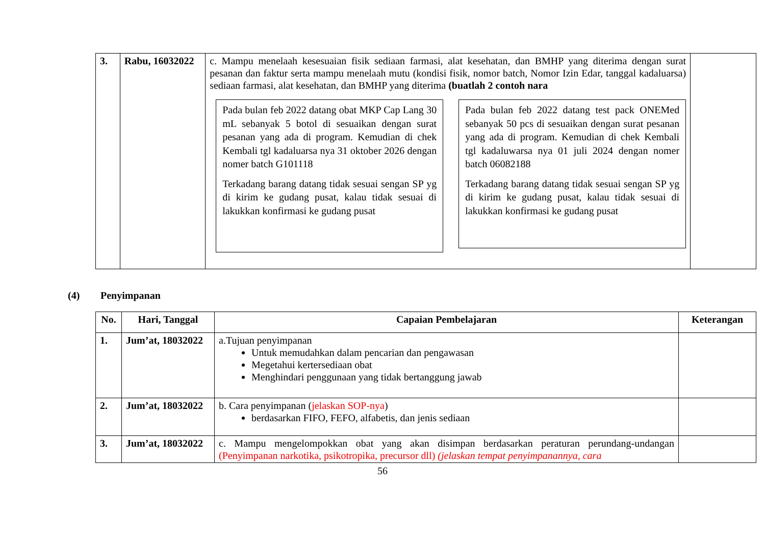| 3. | Rabu, 16032022 | c. Mampu menelaah kesesuaian fisik sediaan farmasi, alat kesehatan, dan BMHP yang diterima dengan surat pesanan dan faktur serta mampu menelaah mutu (kondisi fisik, nomor batch, Nomor Izin Edar, tanggal kadaluarsa) sediaan farmasi, alat kesehatan, dan BMHP yang diterima (buatlah 2 contoh nara Pada bulan feb 2022 datang obat MKP Cap Lang 30 mL sebanyak 5 botol di sesuaikan dengan surat pesanan yang ada di program. Kemudian di chek Kembali tgl kadaluarsa nya 31 oktober 2026 dengan nomer batch G101118 Terkadang barang datang tidak sesuai sengan SP yg di kirim ke gudang pusat, kalau tidak sesuai di lakukkan konfirmasi ke gudang pusat Pada bulan feb 2022 datang test pack ONEMed sebanyak 50 pcs di sesuaikan dengan surat pesanan yang ada di program. Kemudian di chek Kembali tgl kadaluwarsa nya 01 juli 2024 dengan nomer batch 06082188 Terkadang barang datang tidak sesuai sengan SP yg di kirim ke gudang pusat, kalau tidak sesuai di lakukkan konfirmasi ke gudang pusat | |
(4) Penyimpanan
| No. | Hari, Tanggal | Capaian Pembelajaran | Keterangan |
| --- | --- | --- | --- |
| 1. | Jum’at, 18032022 | a.Tujuan penyimpanan Untuk memudahkan dalam pencarian dan pengawasan Megetahui kertersediaan obat Menghindari penggunaan yang tidak bertanggung jawab | |
| 2. | Jum’at, 18032022 | b. Cara penyimpanan ( jelaskan SOP-nya ) berdasarkan FIFO, FEFO, alfabetis, dan jenis sediaan | |
| 3. | Jum’at, 18032022 | c. Mampu mengelompokkan obat yang akan disimpan berdasarkan peraturan perundang-undangan (Penyimpanan narkotika, psikotropika, precursor dll) (jelaskan tempat penyimpanannya, cara | |
56